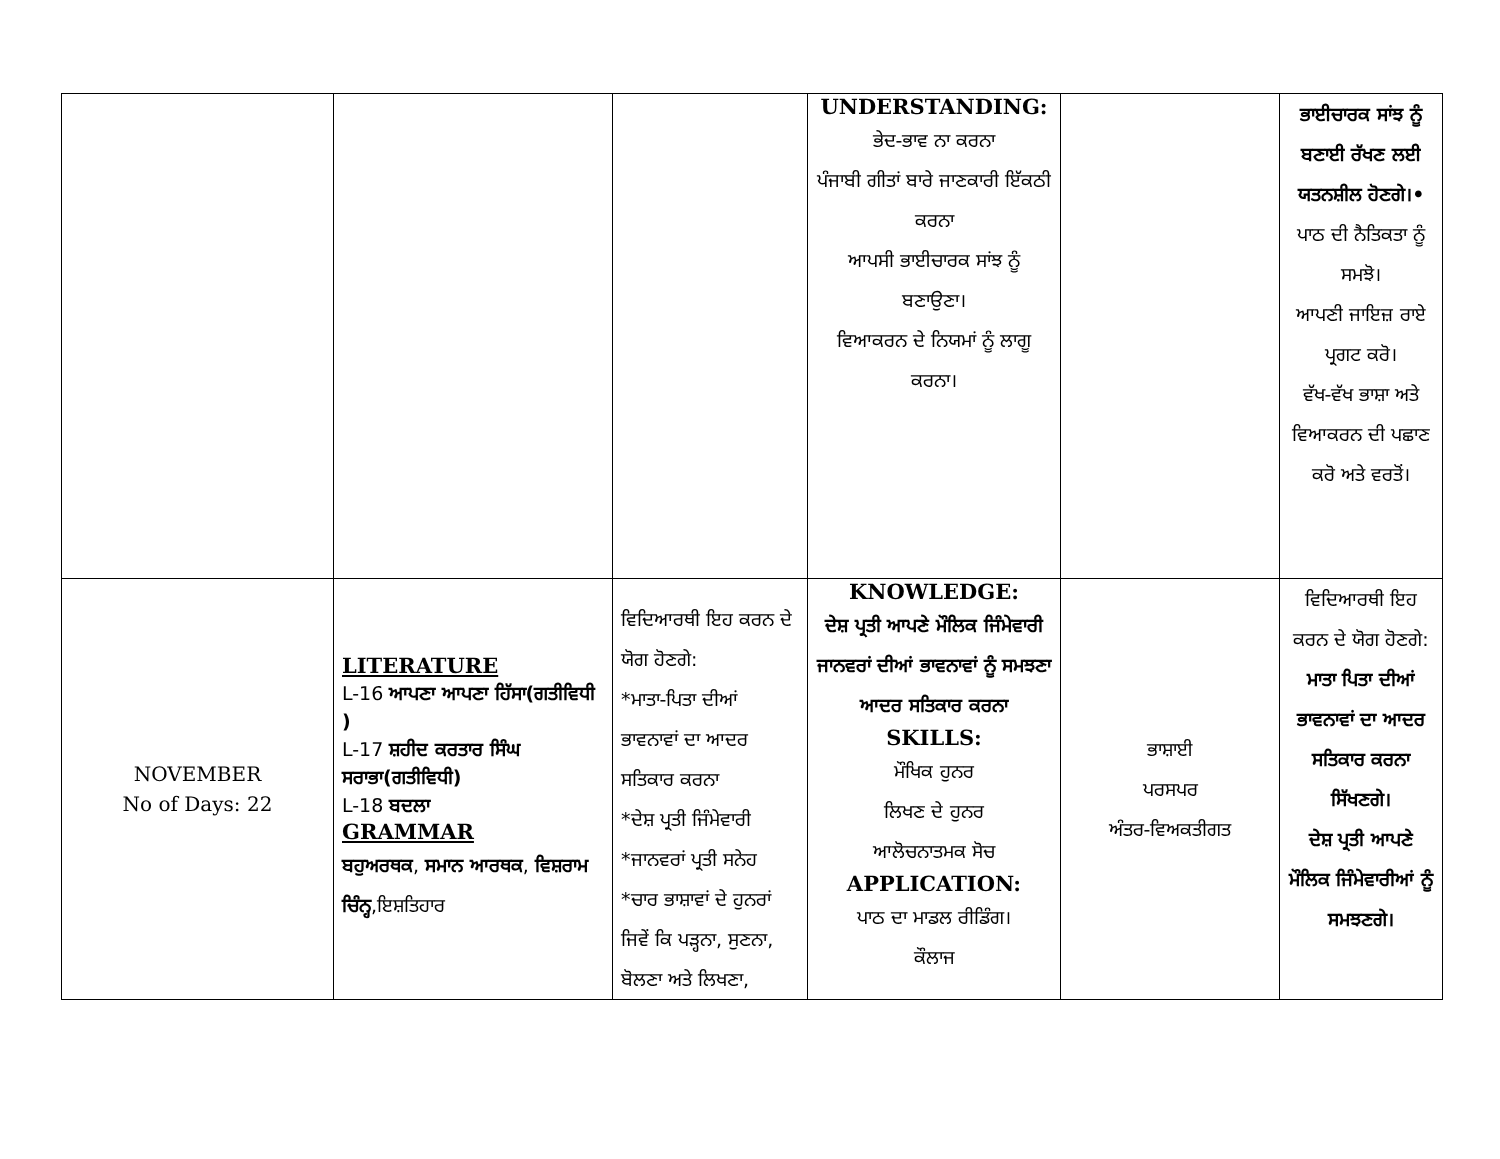| | | | UNDERSTANDING: ਭੇਦ-ਭਾਵ ਨਾ ਕਰਨਾ ਪੰਜਾਬੀ ਗੀਤਾਂ ਬਾਰੇ ਜਾਣਕਾਰੀ ਇੱਕਠੀ ਕਰਨਾ ਆਪਸੀ ਭਾਈਚਾਰਕ ਸਾਂਝ ਨੂੰ ਬਣਾਉਣਾ। ਵਿਆਕਰਨ ਦੇ ਨਿਯਮਾਂ ਨੂੰ ਲਾਗੂ ਕਰਨਾ। | | ਭਾਈਚਾਰਕ ਸਾਂਝ ਨੂੰ ਬਣਾਈ ਰੱਖਣ ਲਈ ਯਤਨਸ਼ੀਲ ਹੋਣਗੇ।• ਪਾਠ ਦੀ ਨੈਤਿਕਤਾ ਨੂੰ ਸਮਝੋ। ਆਪਣੀ ਜਾਇਜ਼ ਰਾਏ ਪ੍ਰਗਟ ਕਰੋ। ਵੱਖ-ਵੱਖ ਭਾਸ਼ਾ ਅਤੇ ਵਿਆਕਰਨ ਦੀ ਪਛਾਣ ਕਰੋ ਅਤੇ ਵਰਤੋਂ। |
| NOVEMBER No of Days: 22 | LITERATURE L-16 ਆਪਣਾ ਆਪਣਾ ਹਿੱਸਾ(ਗਤੀਵਿਧੀ ) L-17 ਸ਼ਹੀਦ ਕਰਤਾਰ ਸਿੰਘ ਸਰਾਭਾ(ਗਤੀਵਿਧੀ) L-18 ਬਦਲਾ GRAMMAR ਬਹੁਅਰਥਕ , ਸਮਾਨ ਆਰਥਕ , ਵਿਸ਼ਰਾਮ ਚਿੰਨ੍ਹ ,ਇਸ਼ਤਿਹਾਰ | ਵਿਦਿਆਰਥੀ ਇਹ ਕਰਨ ਦੇ ਯੋਗ ਹੋਣਗੇ: *ਮਾਤਾ-ਪਿਤਾ ਦੀਆਂ ਭਾਵਨਾਵਾਂ ਦਾ ਆਦਰ ਸਤਿਕਾਰ ਕਰਨਾ *ਦੇਸ਼ ਪ੍ਰਤੀ ਜਿੰਮੇਵਾਰੀ *ਜਾਨਵਰਾਂ ਪ੍ਰਤੀ ਸਨੇਹ *ਚਾਰ ਭਾਸ਼ਾਵਾਂ ਦੇ ਹੁਨਰਾਂ ਜਿਵੇਂ ਕਿ ਪੜ੍ਹਨਾ, ਸੁਣਨਾ, ਬੋਲਣਾ ਅਤੇ ਲਿਖਣਾ, | KNOWLEDGE: ਦੇਸ਼ ਪ੍ਰਤੀ ਆਪਣੇ ਮੌਲਿਕ ਜਿੰਮੇਵਾਰੀ ਜਾਨਵਰਾਂ ਦੀਆਂ ਭਾਵਨਾਵਾਂ ਨੂੰ ਸਮਝਣਾ ਆਦਰ ਸਤਿਕਾਰ ਕਰਨਾ SKILLS: ਮੌਖਿਕ ਹੁਨਰ ਲਿਖਣ ਦੇ ਹੁਨਰ ਆਲੋਚਨਾਤਮਕ ਸੋਚ APPLICATION: ਪਾਠ ਦਾ ਮਾਡਲ ਰੀਡਿੰਗ। ਕੌਲਾਜ | ਭਾਸ਼ਾਈ ਪਰਸਪਰ ਅੰਤਰ-ਵਿਅਕਤੀਗਤ | ਵਿਦਿਆਰਥੀ ਇਹ ਕਰਨ ਦੇ ਯੋਗ ਹੋਣਗੇ: ਮਾਤਾ ਪਿਤਾ ਦੀਆਂ ਭਾਵਨਾਵਾਂ ਦਾ ਆਦਰ ਸਤਿਕਾਰ ਕਰਨਾ ਸਿੱਖਣਗੇ। ਦੇਸ਼ ਪ੍ਰਤੀ ਆਪਣੇ ਮੌਲਿਕ ਜਿੰਮੇਵਾਰੀਆਂ ਨੂੰ ਸਮਝਣਗੇ। |